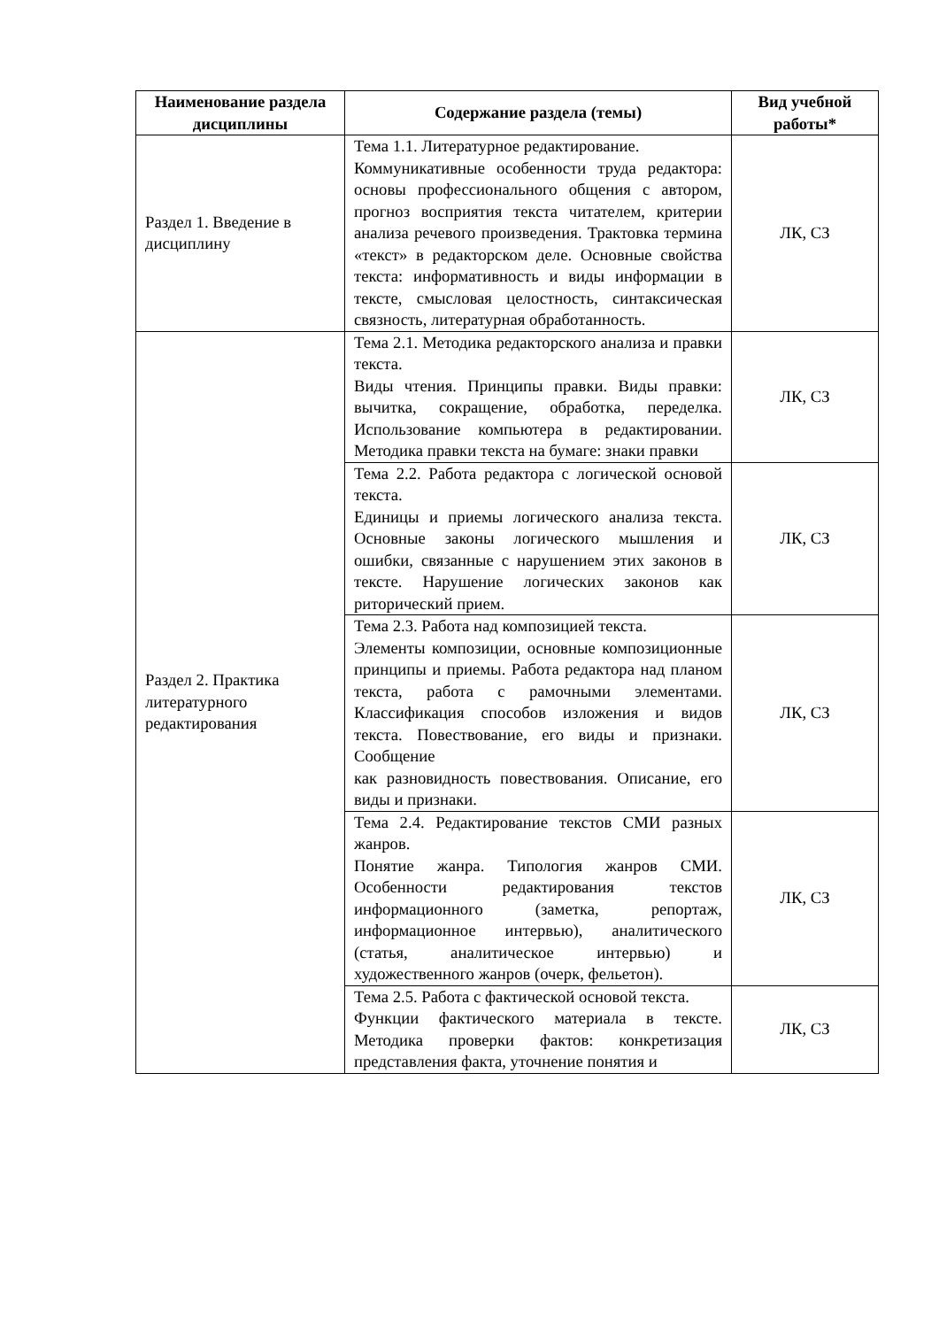| Наименование раздела дисциплины | Содержание раздела (темы) | Вид учебной работы* |
| --- | --- | --- |
| Раздел 1. Введение в дисциплину | Тема 1.1. Литературное редактирование. Коммуникативные особенности труда редактора: основы профессионального общения с автором, прогноз восприятия текста читателем, критерии анализа речевого произведения. Трактовка термина «текст» в редакторском деле. Основные свойства текста: информативность и виды информации в тексте, смысловая целостность, синтаксическая связность, литературная обработанность. | ЛК, СЗ |
| Раздел 2. Практика литературного редактирования | Тема 2.1. Методика редакторского анализа и правки текста. Виды чтения. Принципы правки. Виды правки: вычитка, сокращение, обработка, переделка. Использование компьютера в редактировании. Методика правки текста на бумаге: знаки правки | ЛК, СЗ |
| | Тема 2.2. Работа редактора с логической основой текста. Единицы и приемы логического анализа текста. Основные законы логического мышления и ошибки, связанные с нарушением этих законов в тексте. Нарушение логических законов как риторический прием. | ЛК, СЗ |
| | Тема 2.3. Работа над композицией текста. Элементы композиции, основные композиционные принципы и приемы. Работа редактора над планом текста, работа с рамочными элементами. Классификация способов изложения и видов текста. Повествование, его виды и признаки. Сообщение как разновидность повествования. Описание, его виды и признаки. | ЛК, СЗ |
| | Тема 2.4. Редактирование текстов СМИ разных жанров. Понятие жанра. Типология жанров СМИ. Особенности редактирования текстов информационного (заметка, репортаж, информационное интервью), аналитического (статья, аналитическое интервью) и художественного жанров (очерк, фельетон). | ЛК, СЗ |
| | Тема 2.5. Работа с фактической основой текста. Функции фактического материала в тексте. Методика проверки фактов: конкретизация представления факта, уточнение понятия и | ЛК, СЗ |